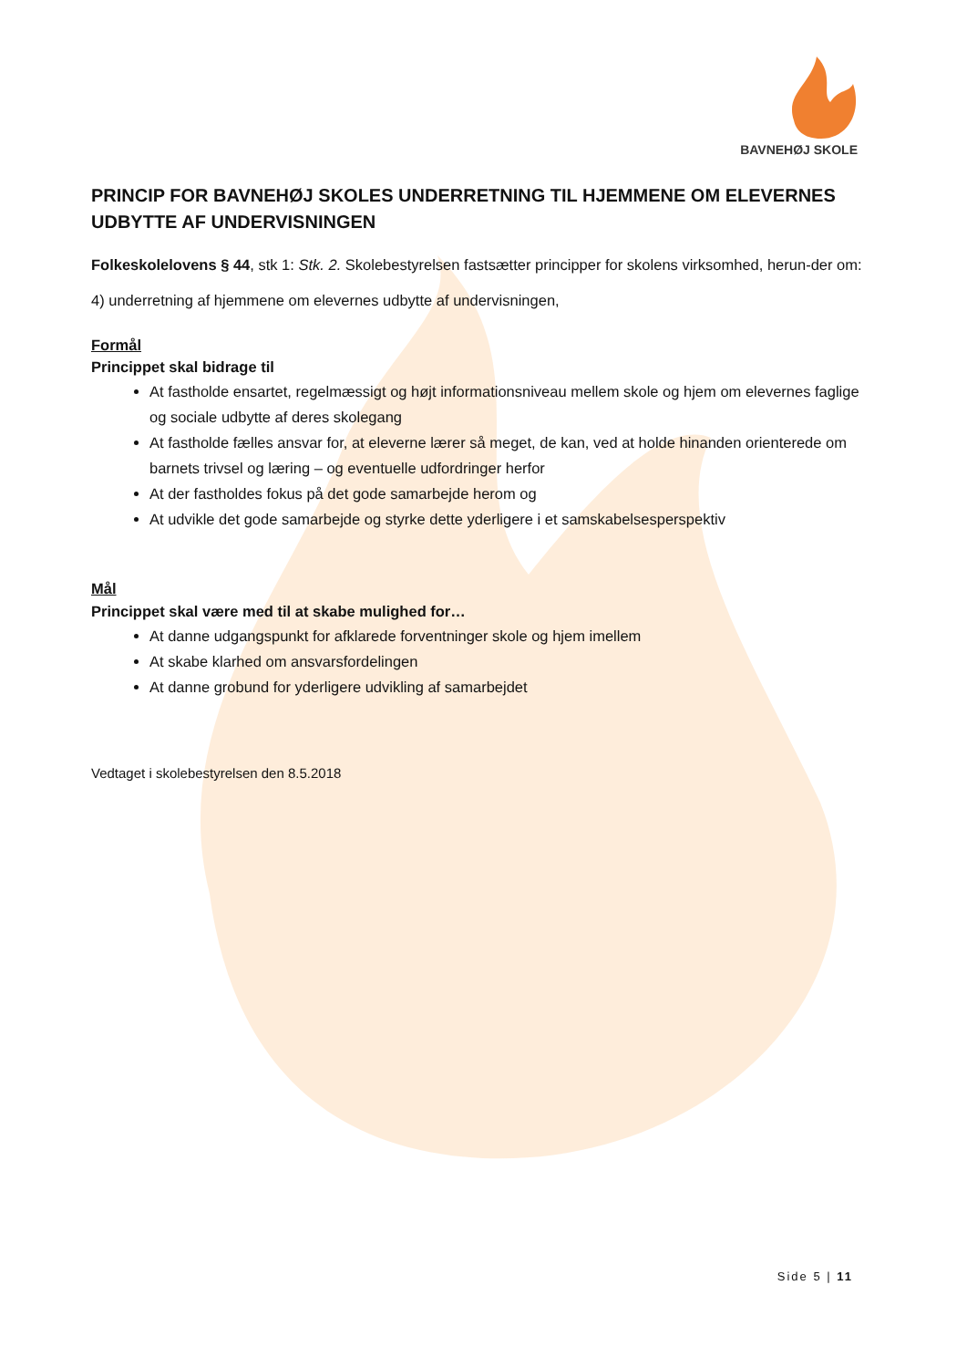BAVNEHØJ SKOLE
PRINCIP FOR BAVNEHØJ SKOLES UNDERRETNING TIL HJEMMENE OM ELEVERNES UDBYTTE AF UNDERVISNINGEN
Folkeskolelovens § 44, stk 1: Stk. 2. Skolebestyrelsen fastsætter principper for skolens virksomhed, herun-der om:
4) underretning af hjemmene om elevernes udbytte af undervisningen,
Formål
Princippet skal bidrage til
At fastholde ensartet, regelmæssigt og højt informationsniveau mellem skole og hjem om elevernes faglige og sociale udbytte af deres skolegang
At fastholde fælles ansvar for, at eleverne lærer så meget, de kan, ved at holde hinanden orienterede om barnets trivsel og læring – og eventuelle udfordringer herfor
At der fastholdes fokus på det gode samarbejde herom og
At udvikle det gode samarbejde og styrke dette yderligere i et samskabelsesperspektiv
Mål
Princippet skal være med til at skabe mulighed for…
At danne udgangspunkt for afklarede forventninger skole og hjem imellem
At skabe klarhed om ansvarsfordelingen
At danne grobund for yderligere udvikling af samarbejdet
Vedtaget i skolebestyrelsen den 8.5.2018
Side 5 | 11